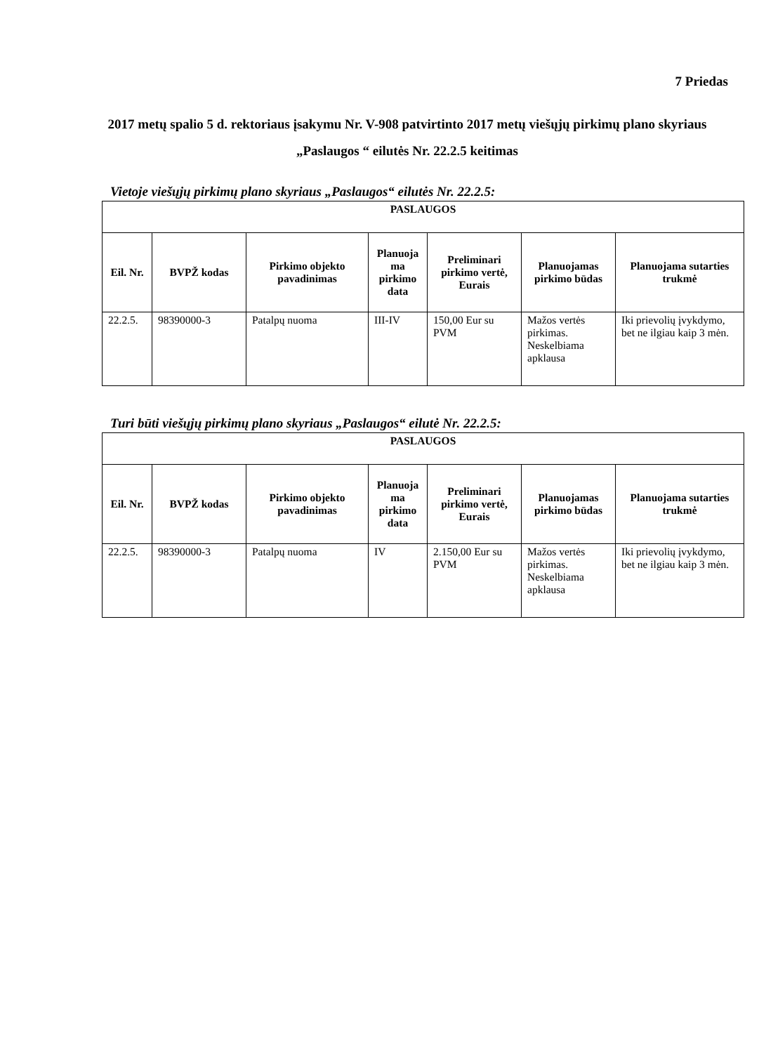7 Priedas
2017 metų spalio 5 d. rektoriaus įsakymu Nr. V-908 patvirtinto 2017 metų viešųjų pirkimų plano skyriaus „Paslaugos “ eilutės Nr. 22.2.5 keitimas
Vietoje viešųjų pirkimų plano skyriaus „Paslaugos“ eilutės Nr. 22.2.5:
| PASLAUGOS | | | | | | |
| Eil. Nr. | BVPŽ kodas | Pirkimo objekto pavadinimas | Planuoja ma pirkimo data | Preliminari pirkimo vertė, Eurais | Planuojamas pirkimo būdas | Planuojama sutarties trukmė |
| 22.2.5. | 98390000-3 | Patalpų nuoma | III-IV | 150,00 Eur su PVM | Mažos vertės pirkimas. Neskelbiama apklausa | Iki prievolių įvykdymo, bet ne ilgiau kaip 3 mėn. |
Turi būti viešųjų pirkimų plano skyriaus „Paslaugos“ eilutė Nr. 22.2.5:
| PASLAUGOS | | | | | | |
| Eil. Nr. | BVPŽ kodas | Pirkimo objekto pavadinimas | Planuoja ma pirkimo data | Preliminari pirkimo vertė, Eurais | Planuojamas pirkimo būdas | Planuojama sutarties trukmė |
| 22.2.5. | 98390000-3 | Patalpų nuoma | IV | 2.150,00 Eur su PVM | Mažos vertės pirkimas. Neskelbiama apklausa | Iki prievolių įvykdymo, bet ne ilgiau kaip 3 mėn. |